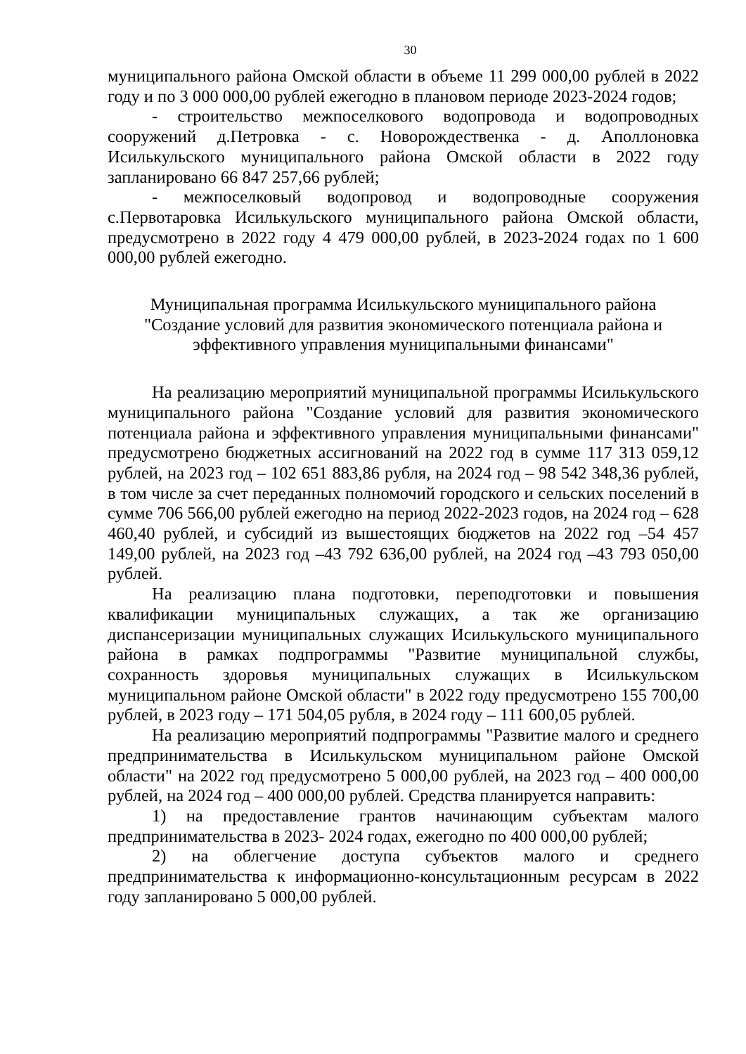30
муниципального района Омской области в объеме 11 299 000,00 рублей в 2022 году и по 3 000 000,00 рублей ежегодно в плановом периоде 2023-2024 годов;
- строительство межпоселкового водопровода и водопроводных сооружений д.Петровка - с. Новорождественка - д. Аполлоновка Исилькульского муниципального района Омской области в 2022 году запланировано 66 847 257,66 рублей;
- межпоселковый водопровод и водопроводные сооружения с.Первотаровка Исилькульского муниципального района Омской области, предусмотрено в 2022 году 4 479 000,00 рублей, в 2023-2024 годах по 1 600 000,00 рублей ежегодно.
Муниципальная программа Исилькульского муниципального района
"Создание условий для развития экономического потенциала района и
эффективного управления муниципальными финансами"
На реализацию мероприятий муниципальной программы Исилькульского муниципального района "Создание условий для развития экономического потенциала района и эффективного управления муниципальными финансами" предусмотрено бюджетных ассигнований на 2022 год в сумме 117 313 059,12 рублей, на 2023 год – 102 651 883,86 рубля, на 2024 год – 98 542 348,36 рублей, в том числе за счет переданных полномочий городского и сельских поселений в сумме 706 566,00 рублей ежегодно на период 2022-2023 годов, на 2024 год – 628 460,40 рублей, и субсидий из вышестоящих бюджетов на 2022 год –54 457 149,00 рублей, на 2023 год –43 792 636,00 рублей, на 2024 год –43 793 050,00 рублей.
На реализацию плана подготовки, переподготовки и повышения квалификации муниципальных служащих, а так же организацию диспансеризации муниципальных служащих Исилькульского муниципального района в рамках подпрограммы "Развитие муниципальной службы, сохранность здоровья муниципальных служащих в Исилькульском муниципальном районе Омской области" в 2022 году предусмотрено 155 700,00 рублей, в 2023 году – 171 504,05 рубля, в 2024 году – 111 600,05 рублей.
На реализацию мероприятий подпрограммы "Развитие малого и среднего предпринимательства в Исилькульском муниципальном районе Омской области" на 2022 год предусмотрено 5 000,00 рублей, на 2023 год – 400 000,00 рублей, на 2024 год – 400 000,00 рублей. Средства планируется направить:
1) на предоставление грантов начинающим субъектам малого предпринимательства в 2023- 2024 годах, ежегодно по 400 000,00 рублей;
2) на облегчение доступа субъектов малого и среднего предпринимательства к информационно-консультационным ресурсам в 2022 году запланировано 5 000,00 рублей.